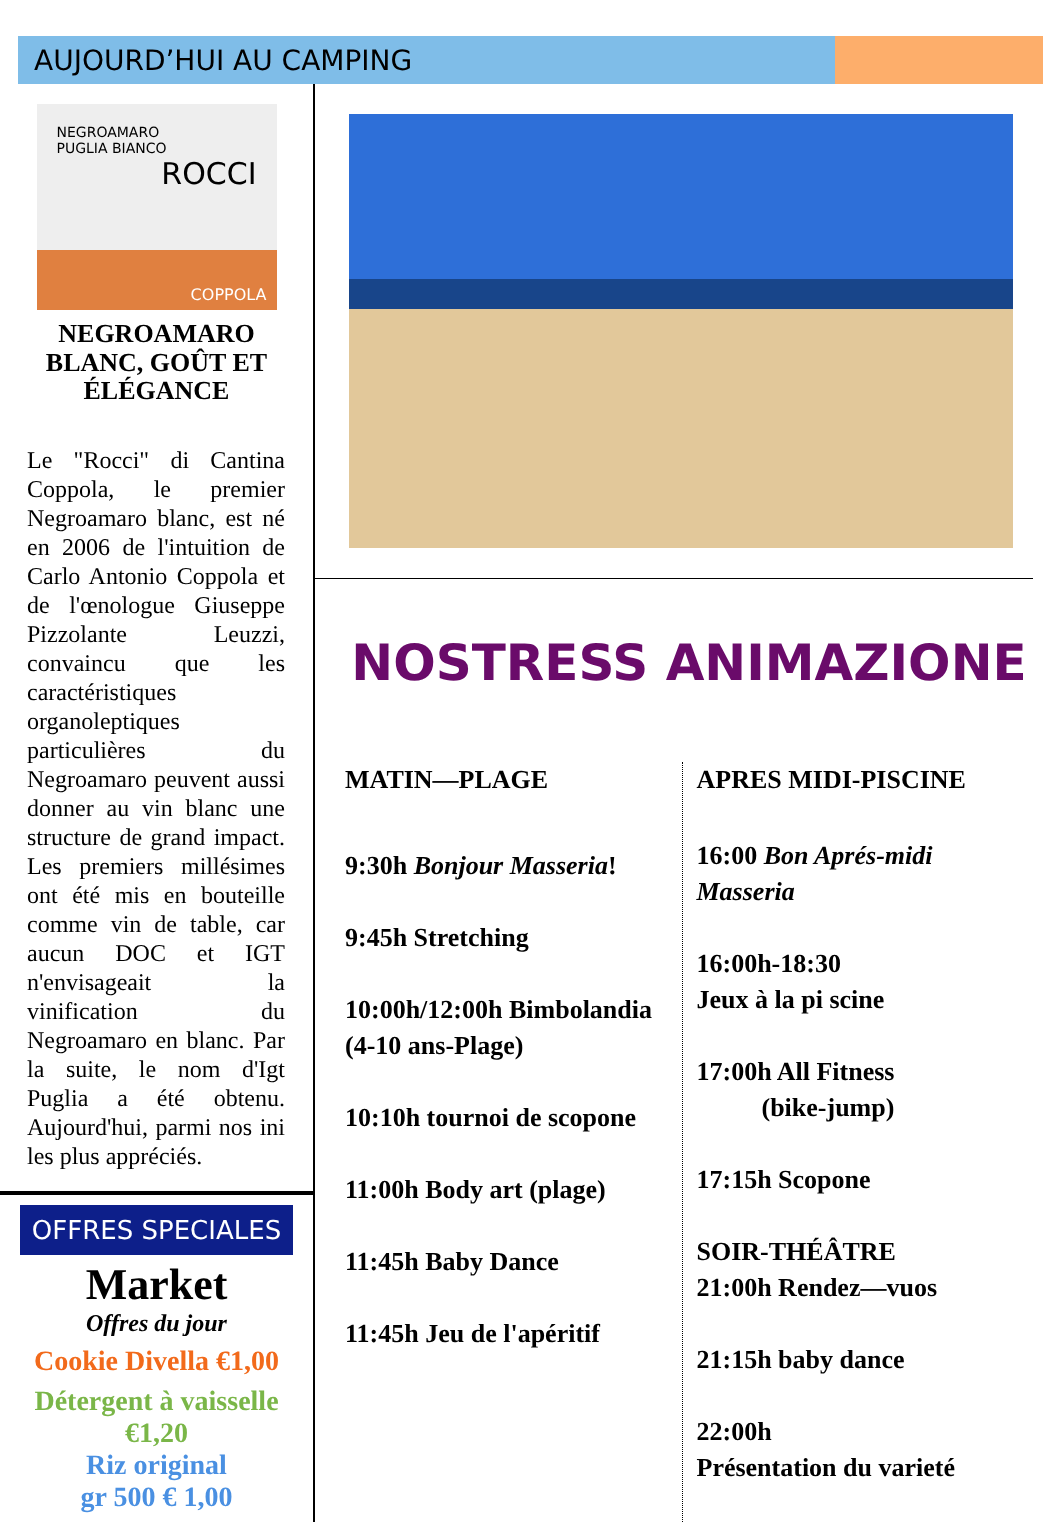AUJOURD’HUI AU CAMPING
NEGROAMARO
PUGLIA BIANCO
ROCCI
COPPOLA
NEGROAMARO
BLANC, GOÛT ET ÉLÉGANCE
Le "Rocci" di Cantina Coppola, le premier Negroamaro blanc, est né en 2006 de l'intuition de Carlo Antonio Coppola et de l'œnologue Giuseppe Pizzolante Leuzzi, convaincu que les caractéristiques organoleptiques particulières du Negroamaro peuvent aussi donner au vin blanc une structure de grand impact. Les premiers millésimes ont été mis en bouteille comme vin de table, car aucun DOC et IGT n'envisageait la vinification du Negroamaro en blanc. Par la suite, le nom d'Igt Puglia a été obtenu. Aujourd'hui, parmi nos ini les plus appréciés.
OFFRES SPECIALES
Market
Offres du jour
Cookie Divella €1,00
Détergent à vaisselle
€1,20
Riz original
gr 500 € 1,00
NOSTRESS ANIMAZIONE
MATIN—PLAGE
9:30h Bonjour Masseria!
9:45h Stretching
10:00h/12:00h Bimbolandia (4-10 ans-Plage)
10:10h tournoi de scopone
11:00h Body art (plage)
11:45h Baby Dance
11:45h Jeu de l'apéritif
APRES MIDI-PISCINE
16:00 Bon Aprés-midi Masseria
16:00h-18:30
Jeux à la pi scine
17:00h All Fitness
(bike-jump)
17:15h Scopone
SOIR-THÉÂTRE
21:00h Rendez—vuos
21:15h baby dance
22:00h
Présentation du varieté